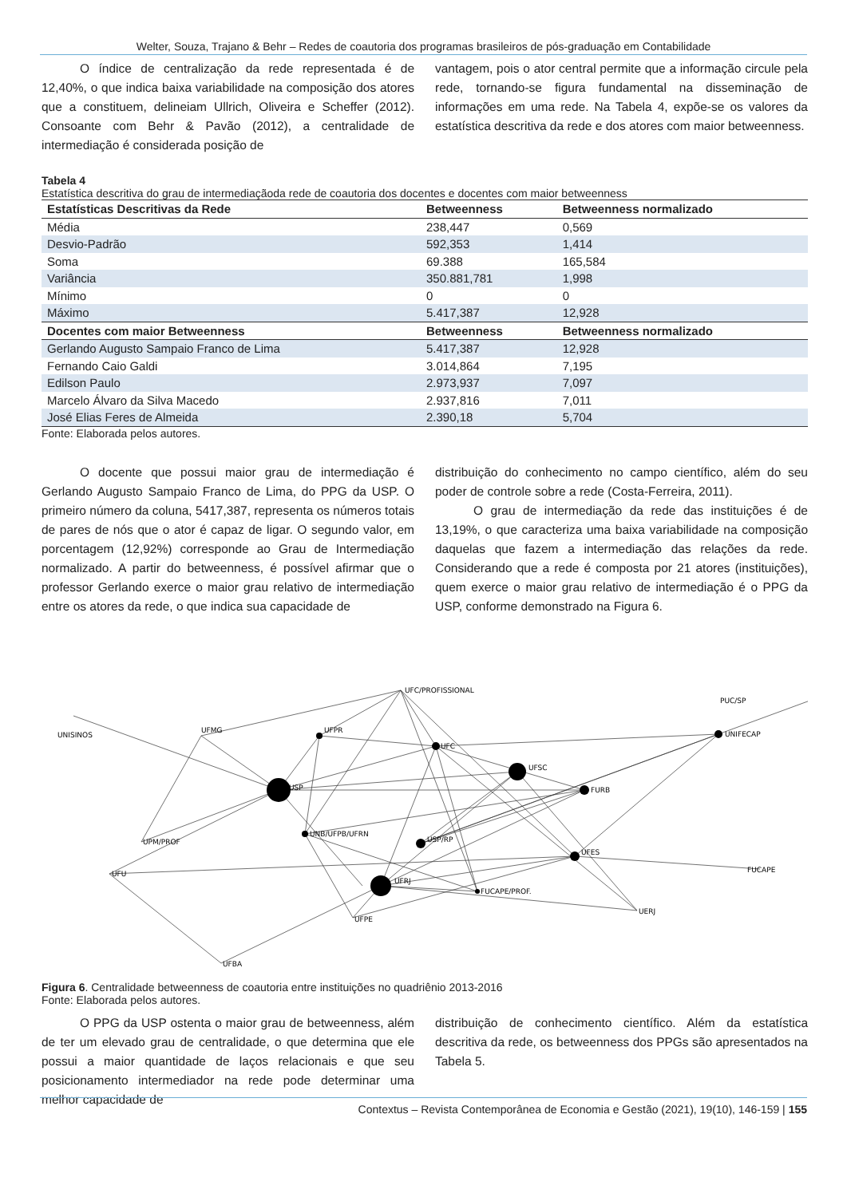Welter, Souza, Trajano & Behr – Redes de coautoria dos programas brasileiros de pós-graduação em Contabilidade
O índice de centralização da rede representada é de 12,40%, o que indica baixa variabilidade na composição dos atores que a constituem, delineiam Ullrich, Oliveira e Scheffer (2012). Consoante com Behr & Pavão (2012), a centralidade de intermediação é considerada posição de
vantagem, pois o ator central permite que a informação circule pela rede, tornando-se figura fundamental na disseminação de informações em uma rede. Na Tabela 4, expõe-se os valores da estatística descritiva da rede e dos atores com maior betweenness.
Tabela 4
Estatística descritiva do grau de intermediaçãoda rede de coautoria dos docentes e docentes com maior betweenness
| Estatísticas Descritivas da Rede | Betweenness | Betweenness normalizado |
| --- | --- | --- |
| Média | 238,447 | 0,569 |
| Desvio-Padrão | 592,353 | 1,414 |
| Soma | 69.388 | 165,584 |
| Variância | 350.881,781 | 1,998 |
| Mínimo | 0 | 0 |
| Máximo | 5.417,387 | 12,928 |
| Docentes com maior Betweenness | Betweenness | Betweenness normalizado |
| Gerlando Augusto Sampaio Franco de Lima | 5.417,387 | 12,928 |
| Fernando Caio Galdi | 3.014,864 | 7,195 |
| Edilson Paulo | 2.973,937 | 7,097 |
| Marcelo Álvaro da Silva Macedo | 2.937,816 | 7,011 |
| José Elias Feres de Almeida | 2.390,18 | 5,704 |
Fonte: Elaborada pelos autores.
O docente que possui maior grau de intermediação é Gerlando Augusto Sampaio Franco de Lima, do PPG da USP. O primeiro número da coluna, 5417,387, representa os números totais de pares de nós que o ator é capaz de ligar. O segundo valor, em porcentagem (12,92%) corresponde ao Grau de Intermediação normalizado. A partir do betweenness, é possível afirmar que o professor Gerlando exerce o maior grau relativo de intermediação entre os atores da rede, o que indica sua capacidade de
distribuição do conhecimento no campo científico, além do seu poder de controle sobre a rede (Costa-Ferreira, 2011).
O grau de intermediação da rede das instituições é de 13,19%, o que caracteriza uma baixa variabilidade na composição daquelas que fazem a intermediação das relações da rede. Considerando que a rede é composta por 21 atores (instituições), quem exerce o maior grau relativo de intermediação é o PPG da USP, conforme demonstrado na Figura 6.
UFC/PROFISSIONAL
PUC/SP
UNISINOS
UFMG
UFPR
UFC
UNIFECAP
UFSC
USP
FURB
USP/RP
UNB/UFPB/UFRN
UPM/PROF
UFES
FUCAPE
UFU
UFRJ
FUCAPE/PROF.
UERJ
UFPE
UFBA
Figura 6. Centralidade betweenness de coautoria entre instituições no quadriênio 2013-2016
Fonte: Elaborada pelos autores.
O PPG da USP ostenta o maior grau de betweenness, além de ter um elevado grau de centralidade, o que determina que ele possui a maior quantidade de laços relacionais e que seu posicionamento intermediador na rede pode determinar uma melhor capacidade de
distribuição de conhecimento científico. Além da estatística descritiva da rede, os betweenness dos PPGs são apresentados na Tabela 5.
Contextus – Revista Contemporânea de Economia e Gestão (2021), 19(10), 146-159 | 155